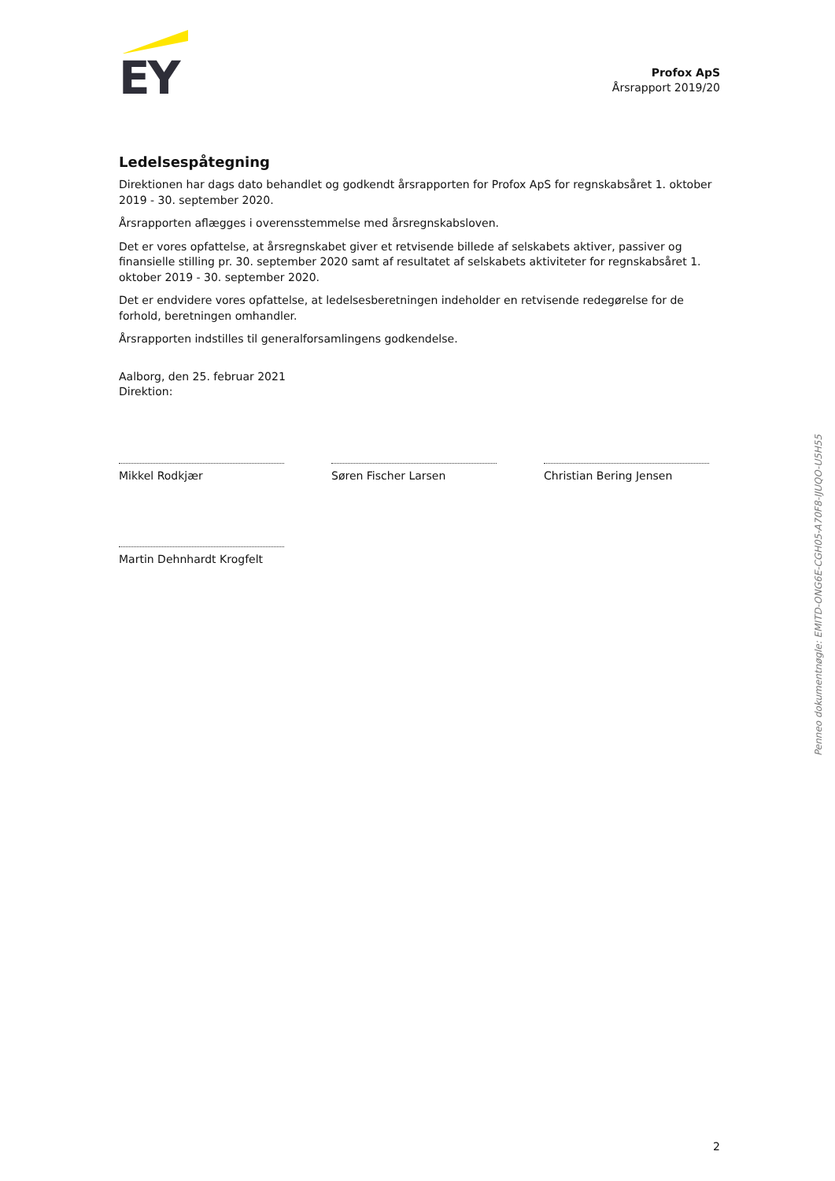EY
Profox ApS
Årsrapport 2019/20
Ledelsespåtegning
Direktionen har dags dato behandlet og godkendt årsrapporten for Profox ApS for regnskabsåret 1. oktober 2019 - 30. september 2020.
Årsrapporten aflægges i overensstemmelse med årsregnskabsloven.
Det er vores opfattelse, at årsregnskabet giver et retvisende billede af selskabets aktiver, passiver og finansielle stilling pr. 30. september 2020 samt af resultatet af selskabets aktiviteter for regnskabsåret 1. oktober 2019 - 30. september 2020.
Det er endvidere vores opfattelse, at ledelsesberetningen indeholder en retvisende redegørelse for de forhold, beretningen omhandler.
Årsrapporten indstilles til generalforsamlingens godkendelse.
Aalborg, den 25. februar 2021
Direktion:
Mikkel Rodkjær Søren Fischer Larsen Christian Bering Jensen
Martin Dehnhardt Krogfelt
Penneo dokumentnøgle: EMITD-ONG6E-CGH05-A70F8-IJUQO-U5H55
2